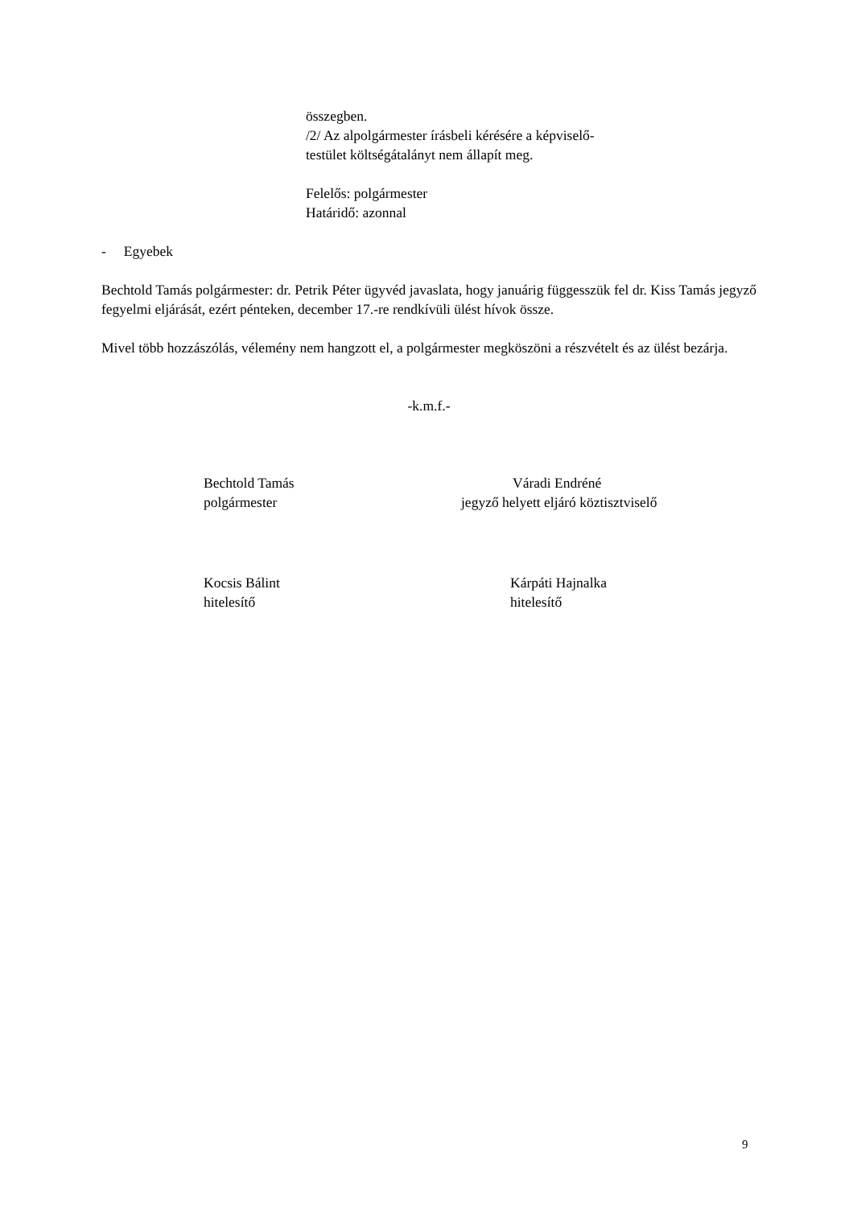összegben.
/2/ Az alpolgármester írásbeli kérésére a képviselő-
testület költségátalányt nem állapít meg.
Felelős: polgármester
Határidő: azonnal
- Egyebek
Bechtold Tamás polgármester: dr. Petrik Péter ügyvéd javaslata, hogy januárig függesszük fel dr. Kiss Tamás jegyző fegyelmi eljárását, ezért pénteken, december 17.-re rendkívüli ülést hívok össze.
Mivel több hozzászólás, vélemény nem hangzott el, a polgármester megköszöni a részvételt és az ülést bezárja.
-k.m.f.-
Bechtold Tamás
polgármester
Váradi Endréné
jegyző helyett eljáró köztisztviselő
Kocsis Bálint
hitelesítő
Kárpáti Hajnalka
hitelesítő
9